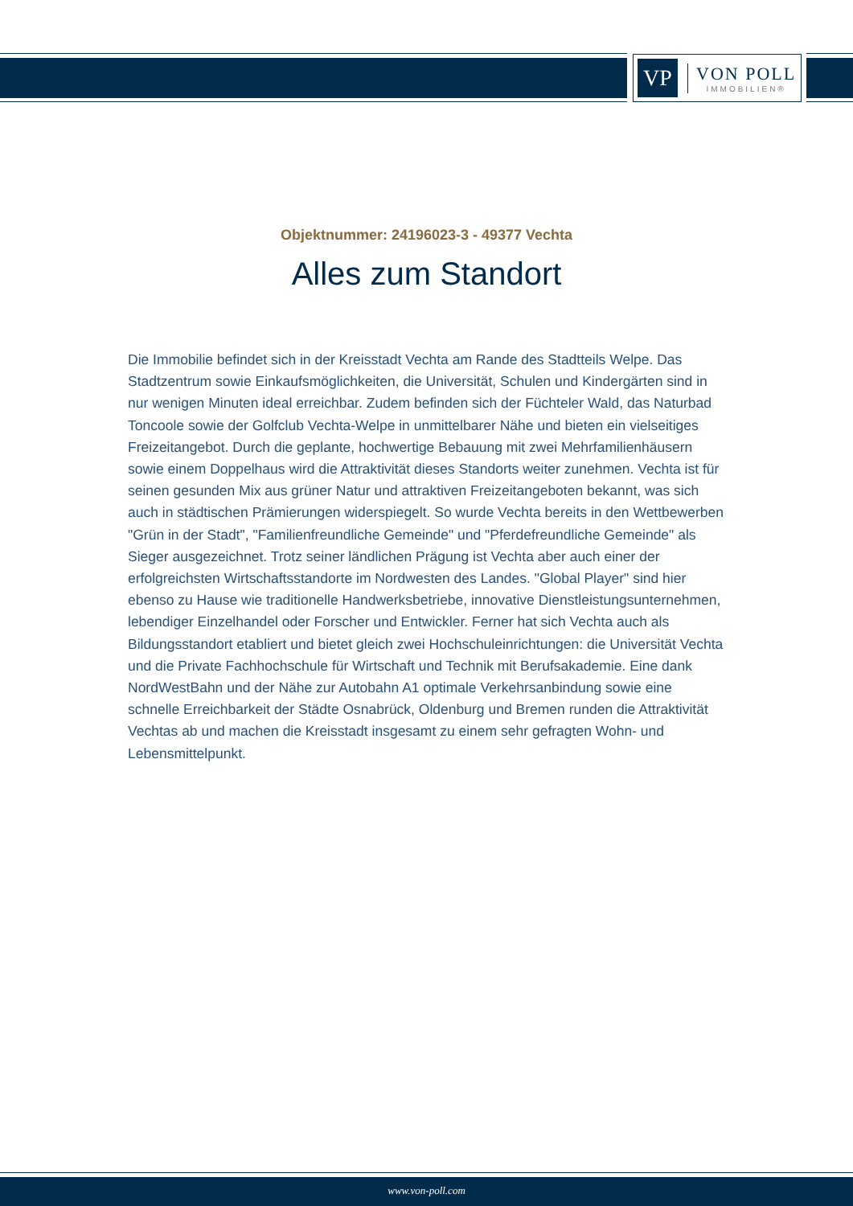VP
VON POLL
IMMOBILIEN®
Objektnummer: 24196023-3 - 49377 Vechta
Alles zum Standort
Die Immobilie befindet sich in der Kreisstadt Vechta am Rande des Stadtteils Welpe. Das Stadtzentrum sowie Einkaufsmöglichkeiten, die Universität, Schulen und Kindergärten sind in nur wenigen Minuten ideal erreichbar. Zudem befinden sich der Füchteler Wald, das Naturbad Toncoole sowie der Golfclub Vechta-Welpe in unmittelbarer Nähe und bieten ein vielseitiges Freizeitangebot. Durch die geplante, hochwertige Bebauung mit zwei Mehrfamilienhäusern sowie einem Doppelhaus wird die Attraktivität dieses Standorts weiter zunehmen. Vechta ist für seinen gesunden Mix aus grüner Natur und attraktiven Freizeitangeboten bekannt, was sich auch in städtischen Prämierungen widerspiegelt. So wurde Vechta bereits in den Wettbewerben "Grün in der Stadt", "Familienfreundliche Gemeinde" und "Pferdefreundliche Gemeinde" als Sieger ausgezeichnet. Trotz seiner ländlichen Prägung ist Vechta aber auch einer der erfolgreichsten Wirtschaftsstandorte im Nordwesten des Landes. "Global Player" sind hier ebenso zu Hause wie traditionelle Handwerksbetriebe, innovative Dienstleistungsunternehmen, lebendiger Einzelhandel oder Forscher und Entwickler. Ferner hat sich Vechta auch als Bildungsstandort etabliert und bietet gleich zwei Hochschuleinrichtungen: die Universität Vechta und die Private Fachhochschule für Wirtschaft und Technik mit Berufsakademie. Eine dank NordWestBahn und der Nähe zur Autobahn A1 optimale Verkehrsanbindung sowie eine schnelle Erreichbarkeit der Städte Osnabrück, Oldenburg und Bremen runden die Attraktivität Vechtas ab und machen die Kreisstadt insgesamt zu einem sehr gefragten Wohn- und Lebensmittelpunkt.
www.von-poll.com